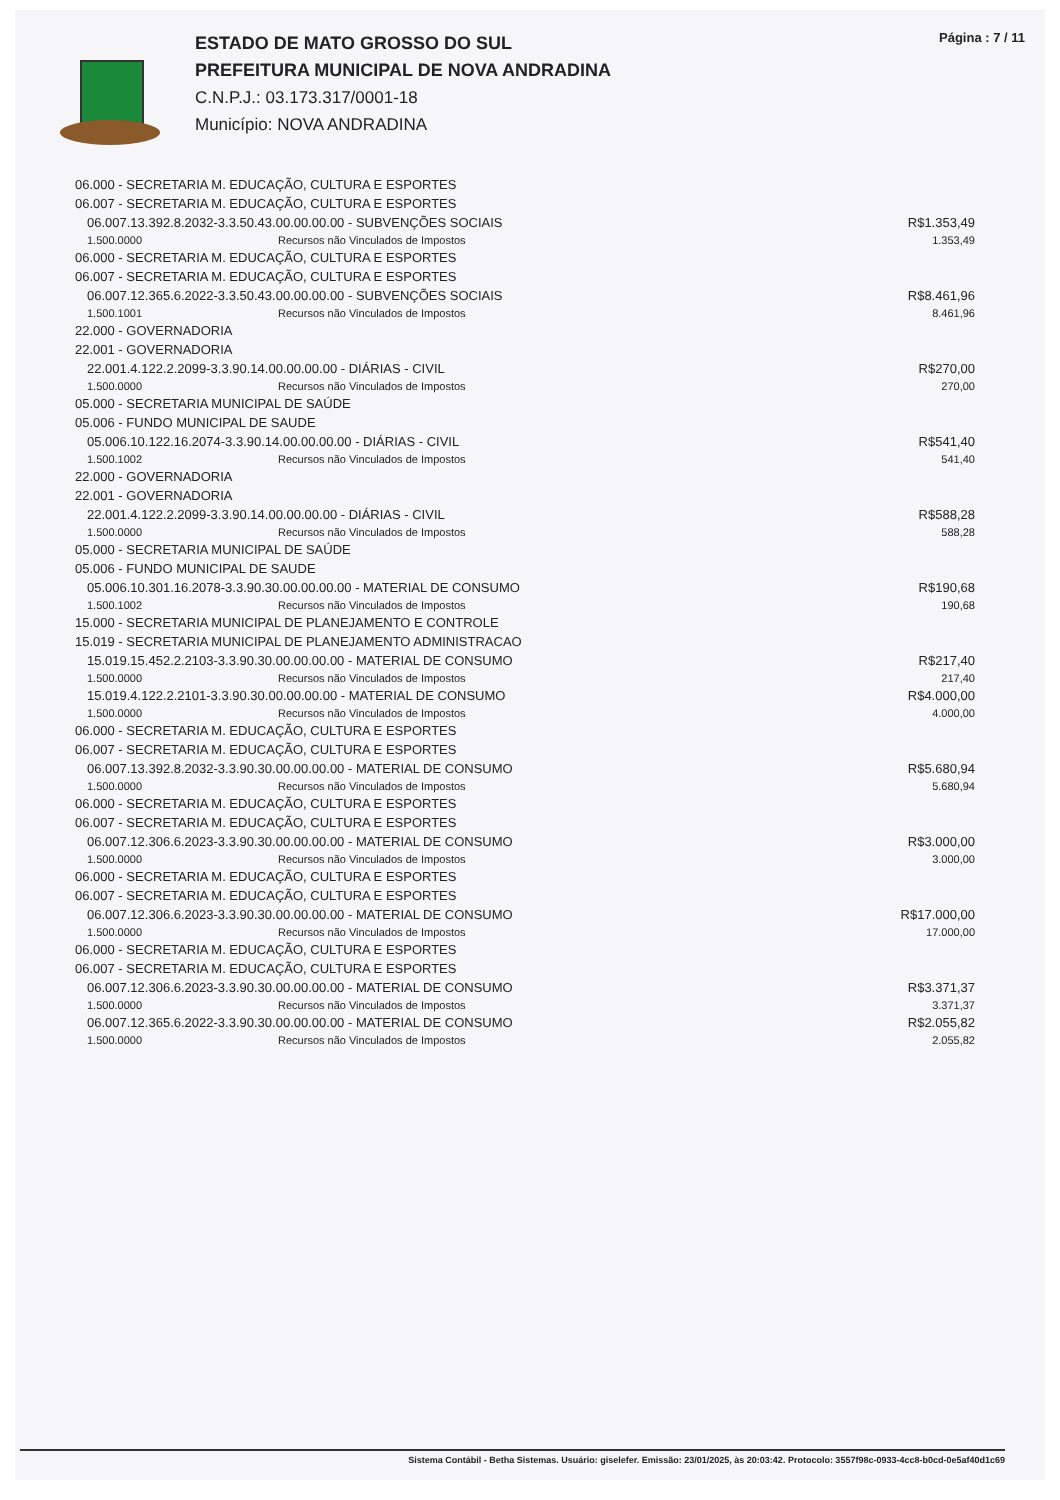ESTADO DE MATO GROSSO DO SUL
PREFEITURA MUNICIPAL DE NOVA ANDRADINA
C.N.P.J.: 03.173.317/0001-18
Município: NOVA ANDRADINA
Página : 7 / 11
| 06.000 - SECRETARIA M. EDUCAÇÃO, CULTURA E ESPORTES | | |
| 06.007 - SECRETARIA M. EDUCAÇÃO, CULTURA E ESPORTES | | |
| 06.007.13.392.8.2032-3.3.50.43.00.00.00.00 - SUBVENÇÕES SOCIAIS | | R$1.353,49 |
| 1.500.0000 | Recursos não Vinculados de Impostos | 1.353,49 |
| 06.000 - SECRETARIA M. EDUCAÇÃO, CULTURA E ESPORTES | | |
| 06.007 - SECRETARIA M. EDUCAÇÃO, CULTURA E ESPORTES | | |
| 06.007.12.365.6.2022-3.3.50.43.00.00.00.00 - SUBVENÇÕES SOCIAIS | | R$8.461,96 |
| 1.500.1001 | Recursos não Vinculados de Impostos | 8.461,96 |
| 22.000 - GOVERNADORIA | | |
| 22.001 - GOVERNADORIA | | |
| 22.001.4.122.2.2099-3.3.90.14.00.00.00.00 - DIÁRIAS - CIVIL | | R$270,00 |
| 1.500.0000 | Recursos não Vinculados de Impostos | 270,00 |
| 05.000 - SECRETARIA MUNICIPAL DE SAÚDE | | |
| 05.006 - FUNDO MUNICIPAL DE SAUDE | | |
| 05.006.10.122.16.2074-3.3.90.14.00.00.00.00 - DIÁRIAS - CIVIL | | R$541,40 |
| 1.500.1002 | Recursos não Vinculados de Impostos | 541,40 |
| 22.000 - GOVERNADORIA | | |
| 22.001 - GOVERNADORIA | | |
| 22.001.4.122.2.2099-3.3.90.14.00.00.00.00 - DIÁRIAS - CIVIL | | R$588,28 |
| 1.500.0000 | Recursos não Vinculados de Impostos | 588,28 |
| 05.000 - SECRETARIA MUNICIPAL DE SAÚDE | | |
| 05.006 - FUNDO MUNICIPAL DE SAUDE | | |
| 05.006.10.301.16.2078-3.3.90.30.00.00.00.00 - MATERIAL DE CONSUMO | | R$190,68 |
| 1.500.1002 | Recursos não Vinculados de Impostos | 190,68 |
| 15.000 - SECRETARIA MUNICIPAL DE PLANEJAMENTO E CONTROLE | | |
| 15.019 - SECRETARIA MUNICIPAL DE PLANEJAMENTO ADMINISTRACAO | | |
| 15.019.15.452.2.2103-3.3.90.30.00.00.00.00 - MATERIAL DE CONSUMO | | R$217,40 |
| 1.500.0000 | Recursos não Vinculados de Impostos | 217,40 |
| 15.019.4.122.2.2101-3.3.90.30.00.00.00.00 - MATERIAL DE CONSUMO | | R$4.000,00 |
| 1.500.0000 | Recursos não Vinculados de Impostos | 4.000,00 |
| 06.000 - SECRETARIA M. EDUCAÇÃO, CULTURA E ESPORTES | | |
| 06.007 - SECRETARIA M. EDUCAÇÃO, CULTURA E ESPORTES | | |
| 06.007.13.392.8.2032-3.3.90.30.00.00.00.00 - MATERIAL DE CONSUMO | | R$5.680,94 |
| 1.500.0000 | Recursos não Vinculados de Impostos | 5.680,94 |
| 06.000 - SECRETARIA M. EDUCAÇÃO, CULTURA E ESPORTES | | |
| 06.007 - SECRETARIA M. EDUCAÇÃO, CULTURA E ESPORTES | | |
| 06.007.12.306.6.2023-3.3.90.30.00.00.00.00 - MATERIAL DE CONSUMO | | R$3.000,00 |
| 1.500.0000 | Recursos não Vinculados de Impostos | 3.000,00 |
| 06.000 - SECRETARIA M. EDUCAÇÃO, CULTURA E ESPORTES | | |
| 06.007 - SECRETARIA M. EDUCAÇÃO, CULTURA E ESPORTES | | |
| 06.007.12.306.6.2023-3.3.90.30.00.00.00.00 - MATERIAL DE CONSUMO | | R$17.000,00 |
| 1.500.0000 | Recursos não Vinculados de Impostos | 17.000,00 |
| 06.000 - SECRETARIA M. EDUCAÇÃO, CULTURA E ESPORTES | | |
| 06.007 - SECRETARIA M. EDUCAÇÃO, CULTURA E ESPORTES | | |
| 06.007.12.306.6.2023-3.3.90.30.00.00.00.00 - MATERIAL DE CONSUMO | | R$3.371,37 |
| 1.500.0000 | Recursos não Vinculados de Impostos | 3.371,37 |
| 06.007.12.365.6.2022-3.3.90.30.00.00.00.00 - MATERIAL DE CONSUMO | | R$2.055,82 |
| 1.500.0000 | Recursos não Vinculados de Impostos | 2.055,82 |
Sistema Contábil - Betha Sistemas. Usuário: giselefer. Emissão: 23/01/2025, às 20:03:42. Protocolo: 3557f98c-0933-4cc8-b0cd-0e5af40d1c69